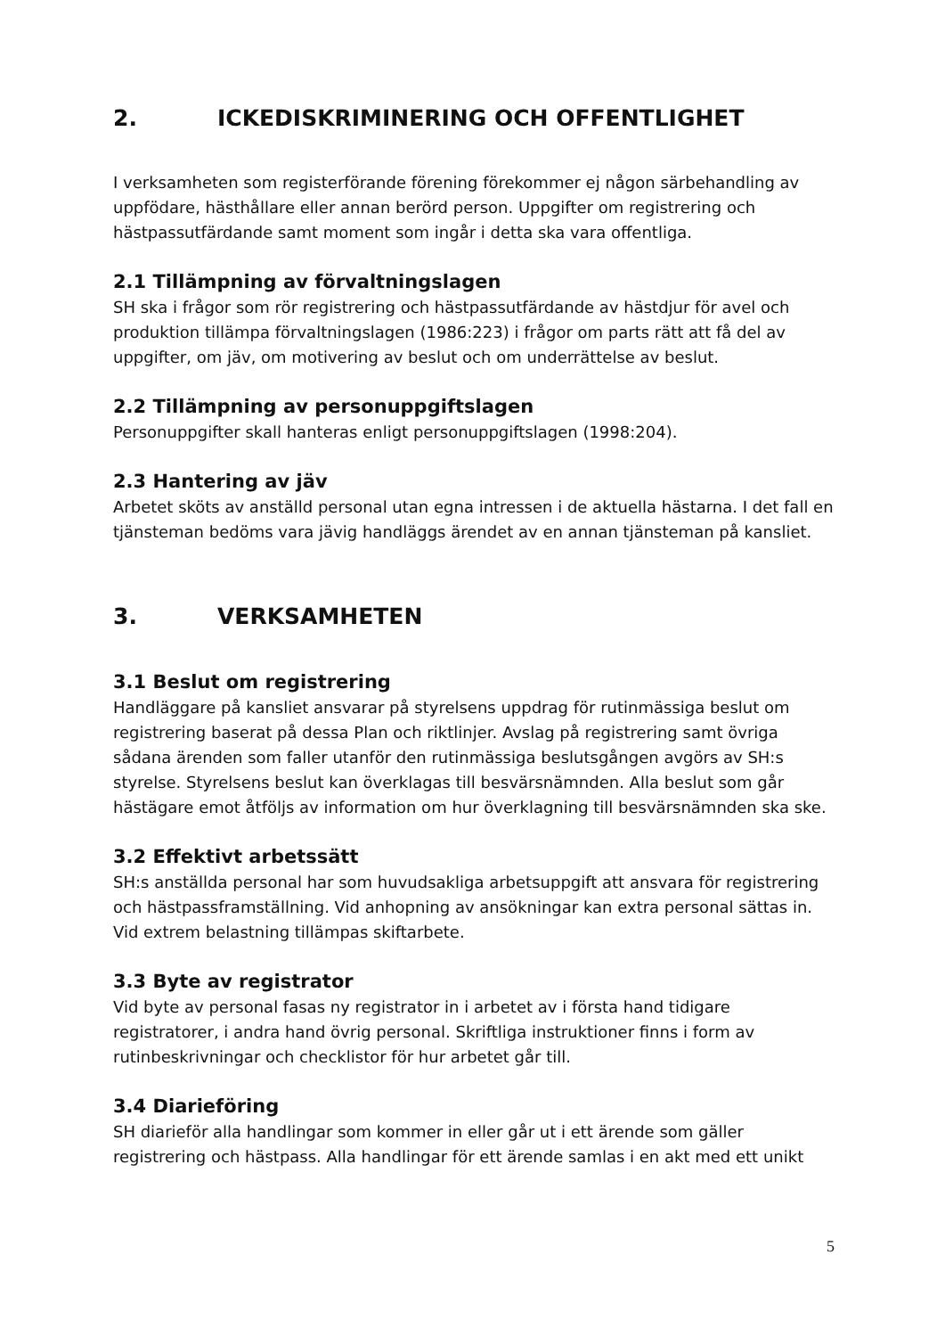2. ICKEDISKRIMINERING OCH OFFENTLIGHET
I verksamheten som registerförande förening förekommer ej någon särbehandling av uppfödare, hästhållare eller annan berörd person. Uppgifter om registrering och hästpassutfärdande samt moment som ingår i detta ska vara offentliga.
2.1 Tillämpning av förvaltningslagen
SH ska i frågor som rör registrering och hästpassutfärdande av hästdjur för avel och produktion tillämpa förvaltningslagen (1986:223) i frågor om parts rätt att få del av uppgifter, om jäv, om motivering av beslut och om underrättelse av beslut.
2.2 Tillämpning av personuppgiftslagen
Personuppgifter skall hanteras enligt personuppgiftslagen (1998:204).
2.3 Hantering av jäv
Arbetet sköts av anställd personal utan egna intressen i de aktuella hästarna. I det fall en tjänsteman bedöms vara jävig handläggs ärendet av en annan tjänsteman på kansliet.
3. VERKSAMHETEN
3.1 Beslut om registrering
Handläggare på kansliet ansvarar på styrelsens uppdrag för rutinmässiga beslut om registrering baserat på dessa Plan och riktlinjer. Avslag på registrering samt övriga sådana ärenden som faller utanför den rutinmässiga beslutsgången avgörs av SH:s styrelse. Styrelsens beslut kan överklagas till besvärsnämnden. Alla beslut som går hästägare emot åtföljs av information om hur överklagning till besvärsnämnden ska ske.
3.2 Effektivt arbetssätt
SH:s anställda personal har som huvudsakliga arbetsuppgift att ansvara för registrering och hästpassframställning. Vid anhopning av ansökningar kan extra personal sättas in. Vid extrem belastning tillämpas skiftarbete.
3.3 Byte av registrator
Vid byte av personal fasas ny registrator in i arbetet av i första hand tidigare registratorer, i andra hand övrig personal. Skriftliga instruktioner finns i form av rutinbeskrivningar och checklistor för hur arbetet går till.
3.4 Diarieföring
SH diarieför alla handlingar som kommer in eller går ut i ett ärende som gäller registrering och hästpass. Alla handlingar för ett ärende samlas i en akt med ett unikt
5